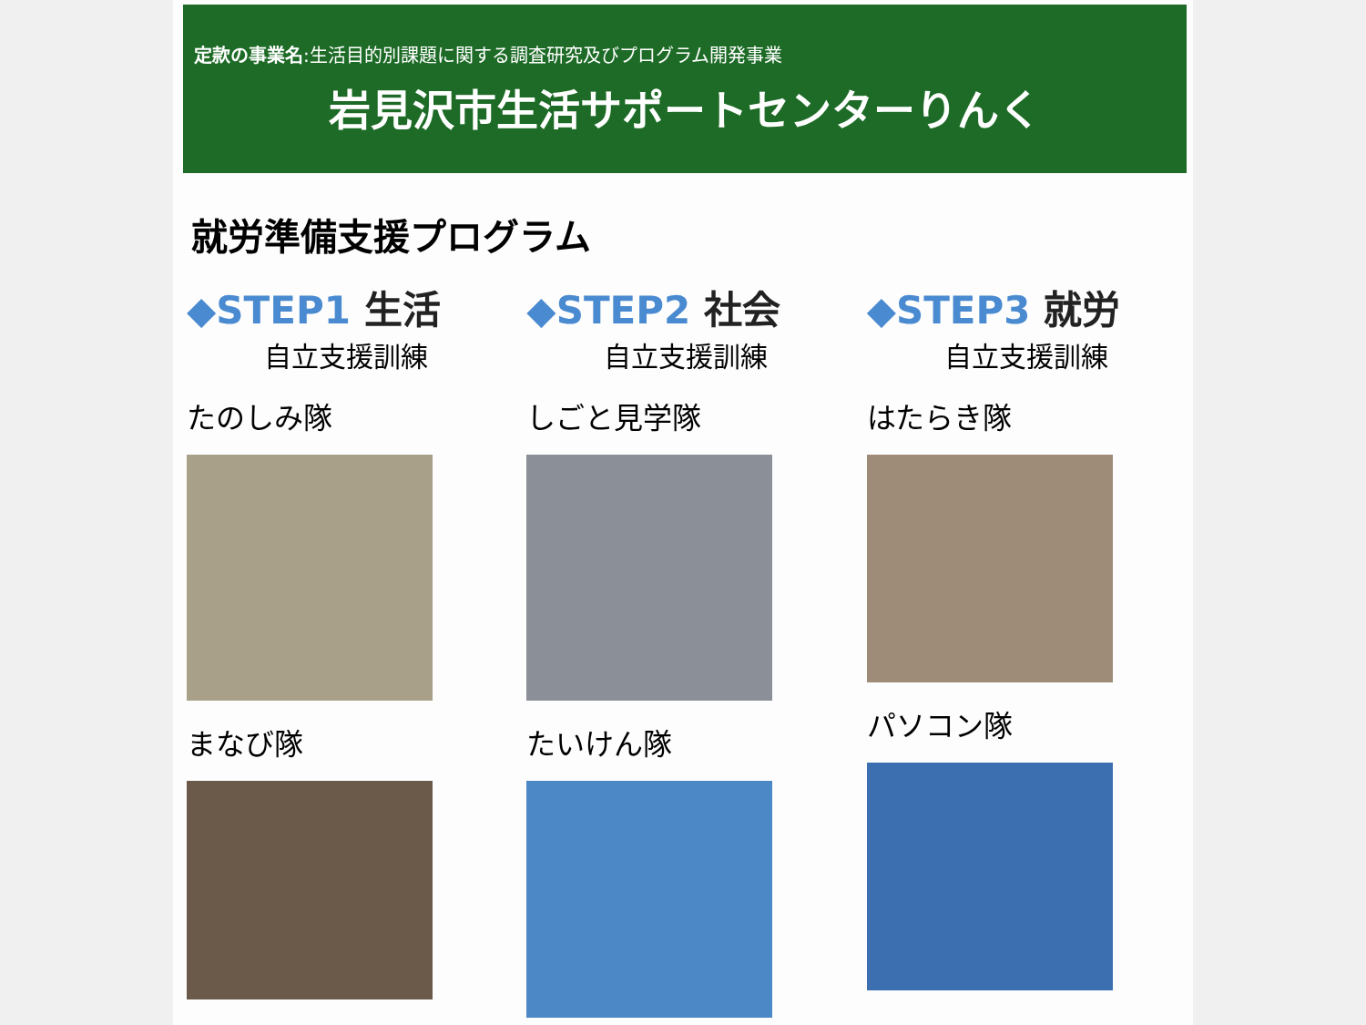定款の事業名:生活目的別課題に関する調査研究及びプログラム開発事業
岩見沢市生活サポートセンターりんく
就労準備支援プログラム
◆STEP1 生活
自立支援訓練
たのしみ隊
まなび隊
◆STEP2 社会
自立支援訓練
しごと見学隊
たいけん隊
◆STEP3 就労
自立支援訓練
はたらき隊
パソコン隊